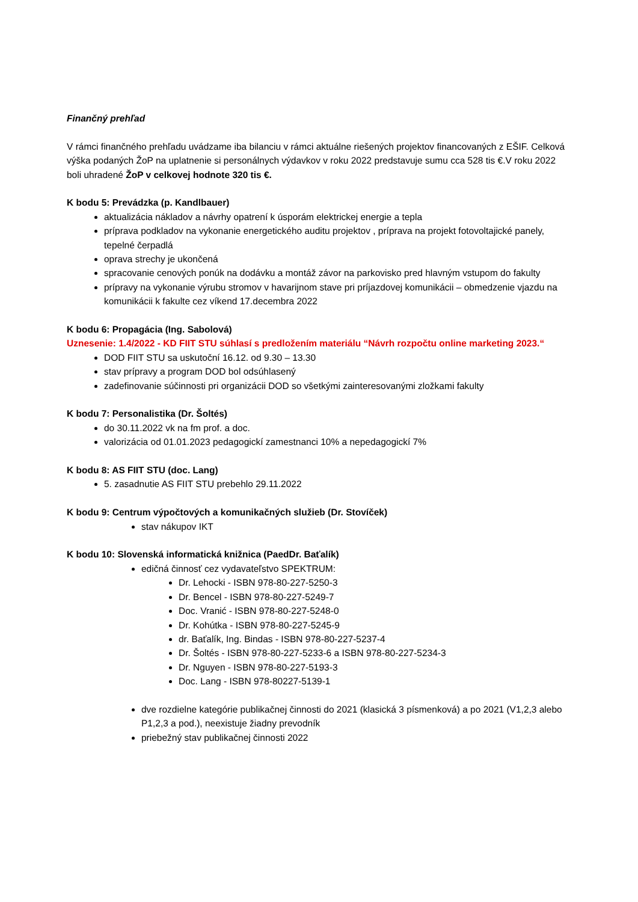Finančný prehľad
V rámci finančného prehľadu uvádzame iba bilanciu v rámci aktuálne riešených projektov financovaných z EŠIF. Celková výška podaných ŽoP na uplatnenie si personálnych výdavkov v roku 2022 predstavuje sumu cca 528 tis €.V roku 2022 boli uhradené ŽoP v celkovej hodnote 320 tis €.
K bodu 5: Prevádzka (p. Kandlbauer)
aktualizácia nákladov a návrhy opatrení k úsporám elektrickej energie a tepla
príprava podkladov na vykonanie energetického auditu projektov , príprava na projekt fotovoltajické panely, tepelné čerpadlá
oprava strechy je ukončená
spracovanie cenových ponúk na dodávku a montáž závor na parkovisko pred hlavným vstupom do fakulty
prípravy na vykonanie výrubu stromov v havarijnom stave pri príjazdovej komunikácii – obmedzenie vjazdu na komunikácii k fakulte cez víkend 17.decembra 2022
K bodu 6: Propagácia (Ing. Sabolová)
Uznesenie: 1.4/2022 - KD FIIT STU súhlasí s predložením materiálu “Návrh rozpočtu online marketing 2023.“
DOD FIIT STU sa uskutoční 16.12. od 9.30 – 13.30
stav prípravy a program DOD bol odsúhlasený
zadefinovanie súčinnosti pri organizácii DOD so všetkými zainteresovanými zložkami fakulty
K bodu 7: Personalistika (Dr. Šoltés)
do 30.11.2022 vk na fm prof. a doc.
valorizácia od 01.01.2023 pedagogickí zamestnanci 10% a nepedagogickí 7%
K bodu 8: AS FIIT STU (doc. Lang)
5. zasadnutie AS FIIT STU prebehlo 29.11.2022
K bodu 9: Centrum výpočtových a komunikačných služieb (Dr. Stovíček)
stav nákupov IKT
K bodu 10: Slovenská informatická knižnica (PaedDr. Baťalík)
edičná činnosť cez vydavateľstvo SPEKTRUM:
Dr. Lehocki - ISBN 978-80-227-5250-3
Dr. Bencel - ISBN 978-80-227-5249-7
Doc. Vranić - ISBN 978-80-227-5248-0
Dr. Kohútka - ISBN 978-80-227-5245-9
dr. Baťalík, Ing. Bindas - ISBN 978-80-227-5237-4
Dr. Šoltés - ISBN 978-80-227-5233-6 a ISBN 978-80-227-5234-3
Dr. Nguyen - ISBN 978-80-227-5193-3
Doc. Lang - ISBN 978-80227-5139-1
dve rozdielne kategórie publikačnej činnosti do 2021 (klasická 3 písmenková) a po 2021 (V1,2,3 alebo P1,2,3 a pod.), neexistuje žiadny prevodník
priebežný stav publikačnej činnosti 2022